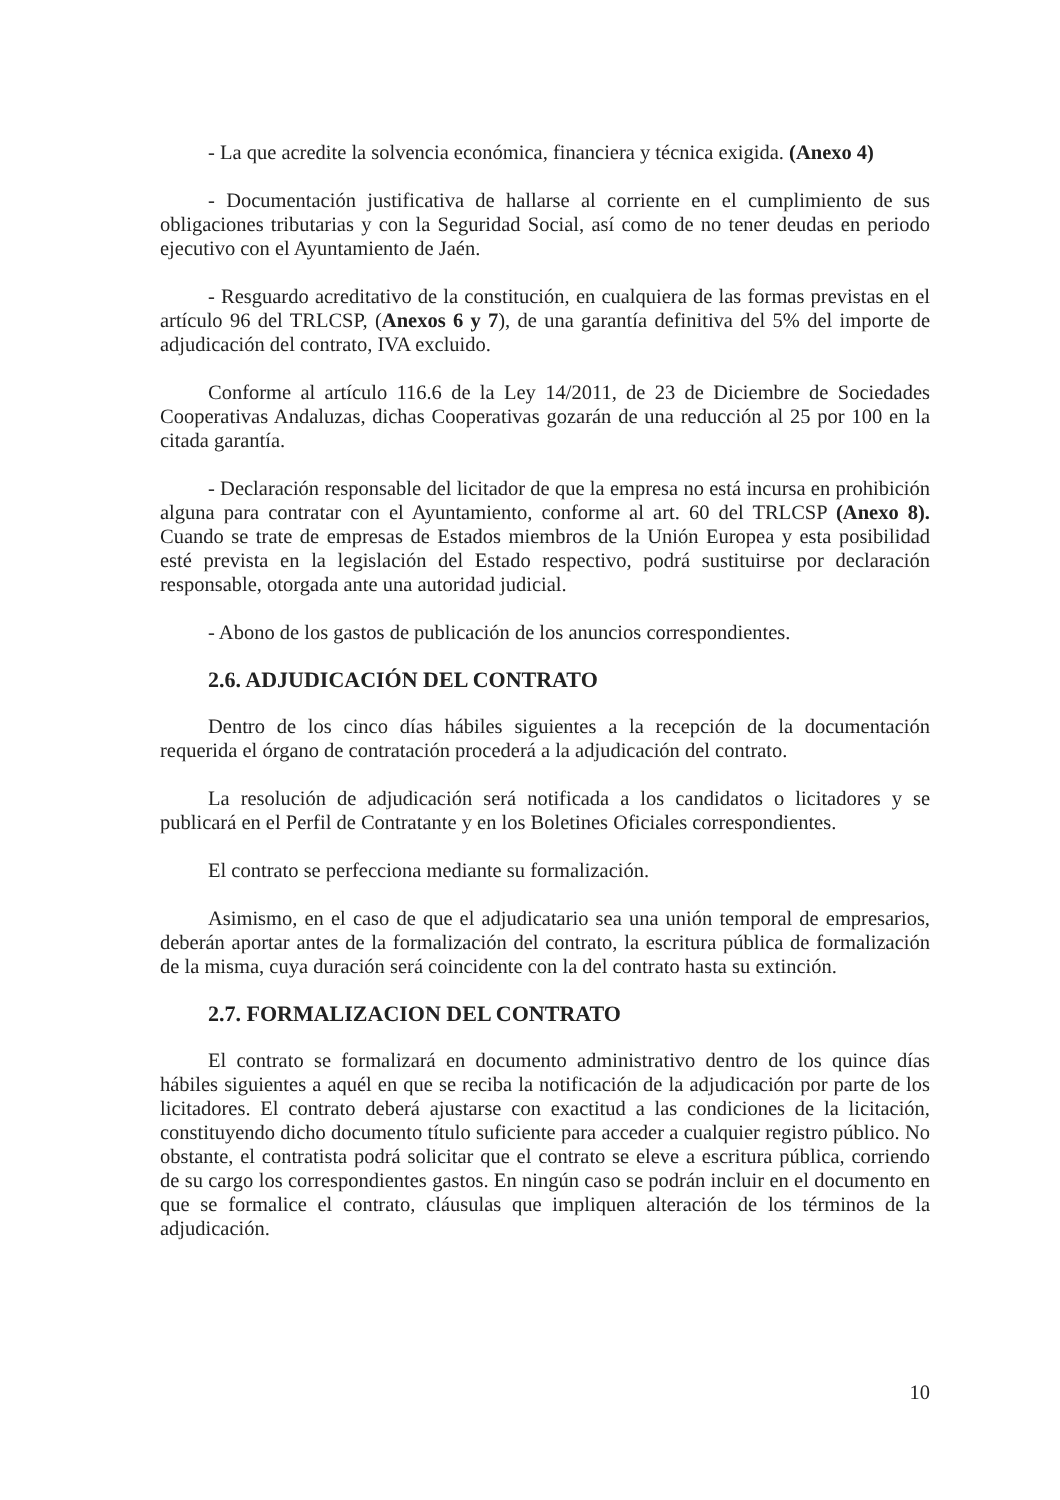- La que acredite la solvencia económica, financiera y técnica exigida. (Anexo 4)
- Documentación justificativa de hallarse al corriente en el cumplimiento de sus obligaciones tributarias y con la Seguridad Social, así como de no tener deudas en periodo ejecutivo con el Ayuntamiento de Jaén.
- Resguardo acreditativo de la constitución, en cualquiera de las formas previstas en el artículo 96 del TRLCSP, (Anexos 6 y 7), de una garantía definitiva del 5% del importe de adjudicación del contrato, IVA excluido.
Conforme al artículo 116.6 de la Ley 14/2011, de 23 de Diciembre de Sociedades Cooperativas Andaluzas, dichas Cooperativas gozarán de una reducción al 25 por 100 en la citada garantía.
- Declaración responsable del licitador de que la empresa no está incursa en prohibición alguna para contratar con el Ayuntamiento, conforme al art. 60 del TRLCSP (Anexo 8). Cuando se trate de empresas de Estados miembros de la Unión Europea y esta posibilidad esté prevista en la legislación del Estado respectivo, podrá sustituirse por declaración responsable, otorgada ante una autoridad judicial.
- Abono de los gastos de publicación de los anuncios correspondientes.
2.6. ADJUDICACIÓN DEL CONTRATO
Dentro de los cinco días hábiles siguientes a la recepción de la documentación requerida el órgano de contratación procederá a la adjudicación del contrato.
La resolución de adjudicación será notificada a los candidatos o licitadores y se publicará en el Perfil de Contratante y en los Boletines Oficiales correspondientes.
El contrato se perfecciona mediante su formalización.
Asimismo, en el caso de que el adjudicatario sea una unión temporal de empresarios, deberán aportar antes de la formalización del contrato, la escritura pública de formalización de la misma, cuya duración será coincidente con la del contrato hasta su extinción.
2.7. FORMALIZACION DEL CONTRATO
El contrato se formalizará en documento administrativo dentro de los quince días hábiles siguientes a aquél en que se reciba la notificación de la adjudicación por parte de los licitadores. El contrato deberá ajustarse con exactitud a las condiciones de la licitación, constituyendo dicho documento título suficiente para acceder a cualquier registro público. No obstante, el contratista podrá solicitar que el contrato se eleve a escritura pública, corriendo de su cargo los correspondientes gastos. En ningún caso se podrán incluir en el documento en que se formalice el contrato, cláusulas que impliquen alteración de los términos de la adjudicación.
10